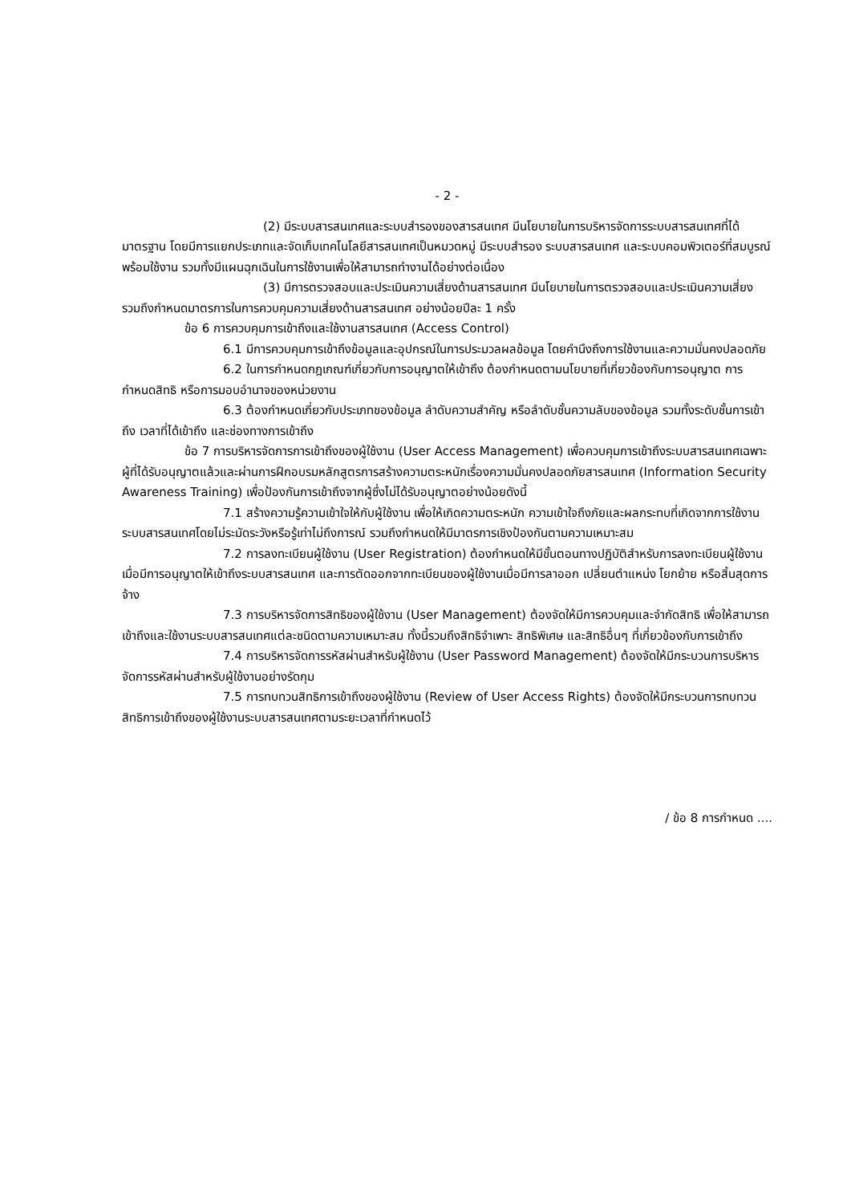- 2 -
(2) มีระบบสารสนเทศและระบบสำรองของสารสนเทศ มีนโยบายในการบริหารจัดการระบบสารสนเทศที่ได้มาตรฐาน โดยมีการแยกประเภทและจัดเก็บเทคโนโลยีสารสนเทศเป็นหมวดหมู่ มีระบบสำรอง ระบบสารสนเทศ และระบบคอมพิวเตอร์ที่สมบูรณ์พร้อมใช้งาน รวมทั้งมีแผนฉุกเฉินในการใช้งานเพื่อให้สามารถทำงานได้อย่างต่อเนื่อง
(3) มีการตรวจสอบและประเมินความเสี่ยงด้านสารสนเทศ มีนโยบายในการตรวจสอบและประเมินความเสี่ยง รวมถึงกำหนดมาตรการในการควบคุมความเสี่ยงด้านสารสนเทศ อย่างน้อยปีละ 1 ครั้ง
ข้อ 6 การควบคุมการเข้าถึงและใช้งานสารสนเทศ (Access Control)
6.1 มีการควบคุมการเข้าถึงข้อมูลและอุปกรณ์ในการประมวลผลข้อมูล โดยคำนึงถึงการใช้งานและความมั่นคงปลอดภัย
6.2 ในการกำหนดกฎเกณฑ์เกี่ยวกับการอนุญาตให้เข้าถึง ต้องกำหนดตามนโยบายที่เกี่ยวข้องกับการอนุญาต การกำหนดสิทธิ หรือการมอบอำนาจของหน่วยงาน
6.3 ต้องกำหนดเกี่ยวกับประเภทของข้อมูล ลำดับความสำคัญ หรือลำดับชั้นความลับของข้อมูล รวมทั้งระดับชั้นการเข้าถึง เวลาที่ได้เข้าถึง และช่องทางการเข้าถึง
ข้อ 7 การบริหารจัดการการเข้าถึงของผู้ใช้งาน (User Access Management) เพื่อควบคุมการเข้าถึงระบบสารสนเทศเฉพาะผู้ที่ได้รับอนุญาตแล้วและผ่านการฝึกอบรมหลักสูตรการสร้างความตระหนักเรื่องความมั่นคงปลอดภัยสารสนเทศ (Information Security Awareness Training) เพื่อป้องกันการเข้าถึงจากผู้ซึ่งไม่ได้รับอนุญาตอย่างน้อยดังนี้
7.1 สร้างความรู้ความเข้าใจให้กับผู้ใช้งาน เพื่อให้เกิดความตระหนัก ความเข้าใจถึงภัยและผลกระทบที่เกิดจากการใช้งานระบบสารสนเทศโดยไม่ระมัดระวังหรือรู้เท่าไม่ถึงการณ์ รวมถึงกำหนดให้มีมาตรการเชิงป้องกันตามความเหมาะสม
7.2 การลงทะเบียนผู้ใช้งาน (User Registration) ต้องกำหนดให้มีขั้นตอนทางปฏิบัติสำหรับการลงทะเบียนผู้ใช้งานเมื่อมีการอนุญาตให้เข้าถึงระบบสารสนเทศ และการตัดออกจากทะเบียนของผู้ใช้งานเมื่อมีการลาออก เปลี่ยนตำแหน่ง โยกย้าย หรือสิ้นสุดการจ้าง
7.3 การบริหารจัดการสิทธิของผู้ใช้งาน (User Management) ต้องจัดให้มีการควบคุมและจำกัดสิทธิ เพื่อให้สามารถเข้าถึงและใช้งานระบบสารสนเทศแต่ละชนิดตามความเหมาะสม ทั้งนี้รวมถึงสิทธิจำเพาะ สิทธิพิเศษ และสิทธิอื่นๆ ที่เกี่ยวข้องกับการเข้าถึง
7.4 การบริหารจัดการรหัสผ่านสำหรับผู้ใช้งาน (User Password Management) ต้องจัดให้มีกระบวนการบริหารจัดการรหัสผ่านสำหรับผู้ใช้งานอย่างรัดกุม
7.5 การทบทวนสิทธิการเข้าถึงของผู้ใช้งาน (Review of User Access Rights) ต้องจัดให้มีกระบวนการทบทวนสิทธิการเข้าถึงของผู้ใช้งานระบบสารสนเทศตามระยะเวลาที่กำหนดไว้
/ ข้อ 8 การกำหนด ....